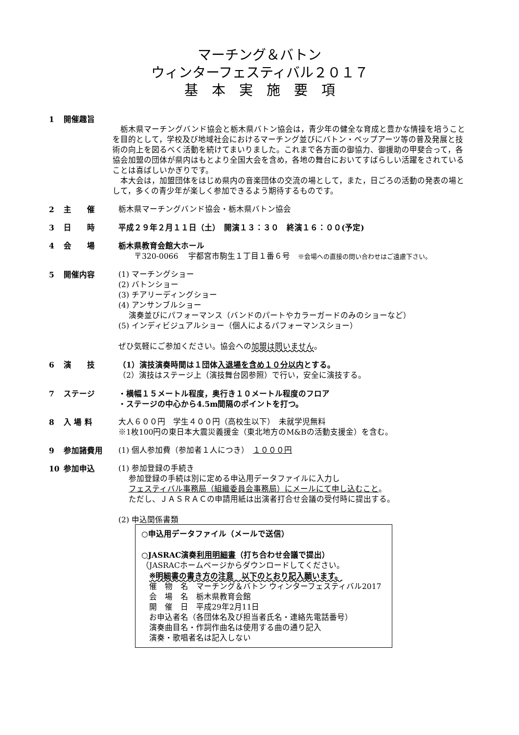マーチング＆バトン
ウィンターフェスティバル２０１７
基　本　実　施　要　項
1 開催趣旨
　栃木県マーチングバンド協会と栃木県バトン協会は，青少年の健全な育成と豊かな情操を培うことを目的として，学校及び地域社会におけるマーチング並びにバトン・ペップアーツ等の普及発展と技術の向上を図るべく活動を続けてまいりました。これまで各方面の御協力、御援助の甲斐合って，各協会加盟の団体が県内はもとより全国大会を含め，各地の舞台においてすばらしい活躍をされていることは喜ばしいかぎりです。
　本大会は，加盟団体をはじめ県内の音楽団体の交流の場として，また，日ごろの活動の発表の場として，多くの青少年が楽しく参加できるよう期待するものです。
2 主　　催 栃木県マーチングバンド協会・栃木県バトン協会
3 日　　時 平成２９年２月１１日（土）　開演１３：３０　終演１６：００(予定)
4 会　　場 栃木県教育会館大ホール
　　〒320-0066　 宇都宮市駒生１丁目１番６号　※会場への直接の問い合わせはご遠慮下さい。
5 開催内容 (1) マーチングショー
(2) バトンショー
(3) チアリーディングショー
(4) アンサンブルショー
　 演奏並びにパフォーマンス（バンドのパートやカラーガードのみのショーなど）
(5) インディビジュアルショー（個人によるパフォーマンスショー）
ぜひ気軽にご参加ください。協会への加盟は問いません。
6 演　　技 （1）演技演奏時間は１団体入退場を含め１０分以内とする。
（2）演技はステージ上（演技舞台図参照）で行い，安全に演技する。
7 ステージ ・横幅１５メートル程度，奥行き１０メートル程度のフロア
・ステージの中心から4.5m間隔のポイントを打つ。
8 入 場 料 大人６００円　学生４００円（高校生以下）　未就学児無料
※1枚100円の東日本大震災義援金（東北地方のM&Bの活動支援金）を含む。
9 参加諸費用 (1) 個人参加費（参加者１人につき）　１０００円
10 参加申込 (1) 参加登録の手続き
　 参加登録の手続は別に定める申込用データファイルに入力し
　 フェスティバル事務局（組織委員会事務局）にメールにて申し込むこと。
　 ただし、ＪＡＳＲＡＣの申請用紙は出演者打合せ会議の受付時に提出する。
(2) 申込関係書類
○申込用データファイル（メールで送信）
○JASRAC演奏利用明細書（打ち合わせ会議で提出）
（JASRACホームページからダウンロードしてください。
　※明細書の書き方の注意　以下のとおり記入願います。
　催　物　名　マーチング＆バトン ウィンターフェスティバル2017
　会　場　名　栃木県教育会館
　開　催　日　平成29年2月11日
　お申込者名（各団体名及び担当者氏名・連絡先電話番号）
　演奏曲目名・作詞作曲名は使用する曲の通り記入
　演奏・歌唱者名は記入しない